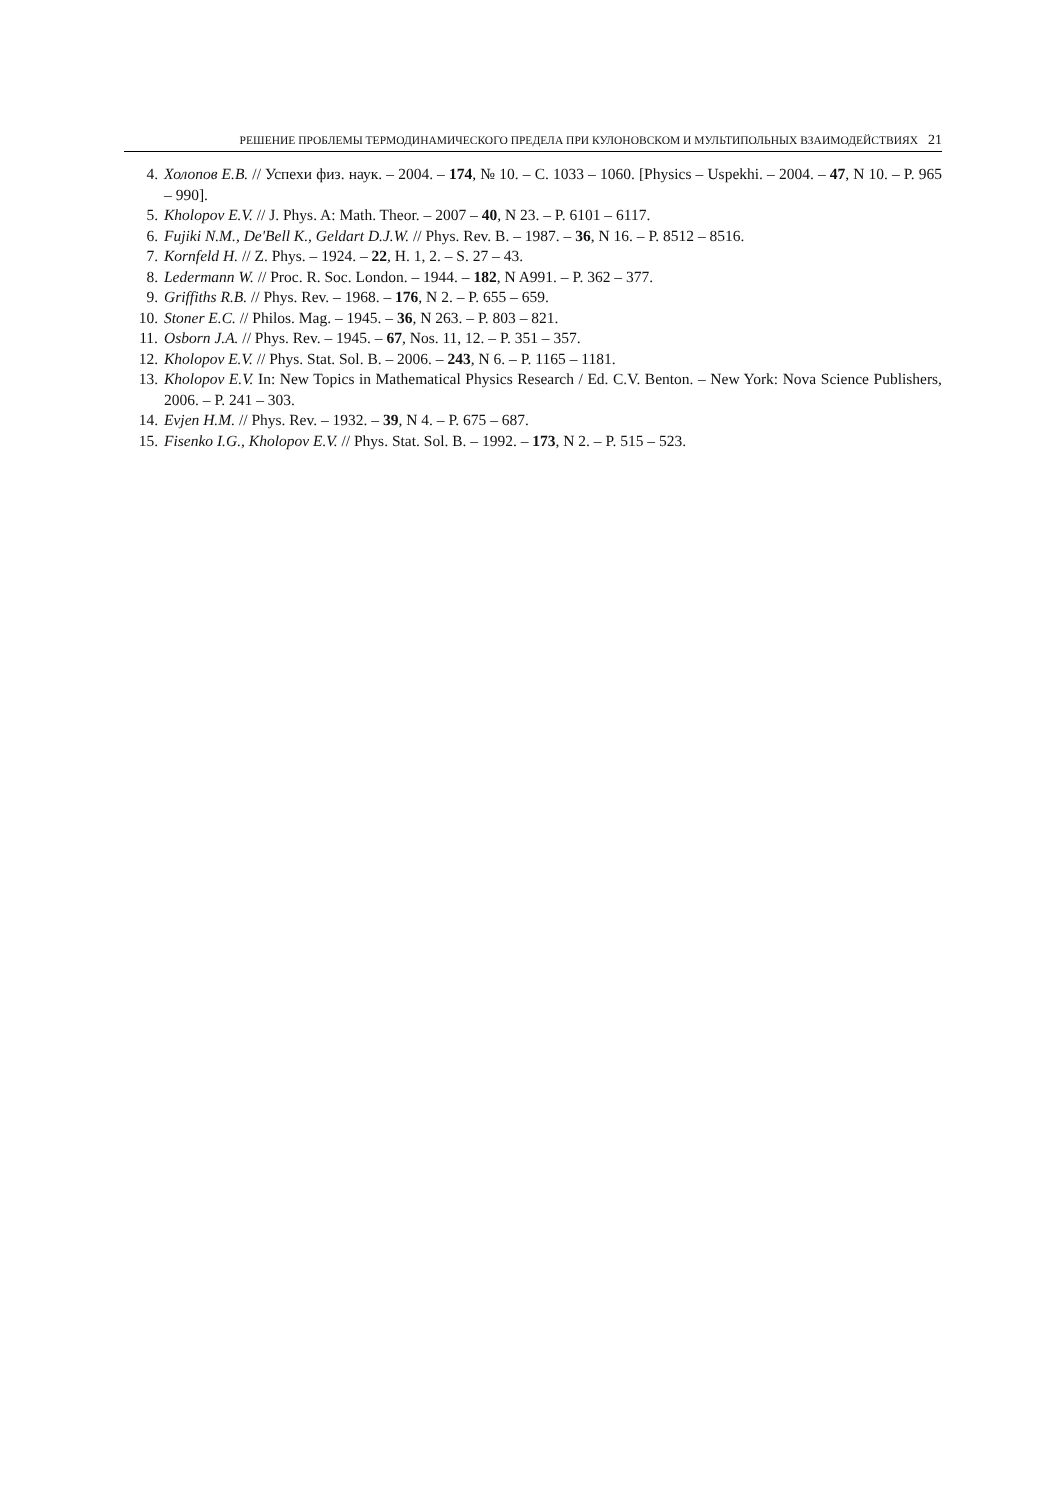РЕШЕНИЕ ПРОБЛЕМЫ ТЕРМОДИНАМИЧЕСКОГО ПРЕДЕЛА ПРИ КУЛОНОВСКОМ И МУЛЬТИПОЛЬНЫХ ВЗАИМОДЕЙСТВИЯХ 21
4. Холопов Е.В. // Успехи физ. наук. – 2004. – 174, № 10. – С. 1033 – 1060. [Physics – Uspekhi. – 2004. – 47, N 10. – P. 965 – 990].
5. Kholopov E.V. // J. Phys. A: Math. Theor. – 2007 – 40, N 23. – P. 6101 – 6117.
6. Fujiki N.M., De'Bell K., Geldart D.J.W. // Phys. Rev. B. – 1987. – 36, N 16. – P. 8512 – 8516.
7. Kornfeld H. // Z. Phys. – 1924. – 22, H. 1, 2. – S. 27 – 43.
8. Ledermann W. // Proc. R. Soc. London. – 1944. – 182, N A991. – P. 362 – 377.
9. Griffiths R.B. // Phys. Rev. – 1968. – 176, N 2. – P. 655 – 659.
10. Stoner E.C. // Philos. Mag. – 1945. – 36, N 263. – P. 803 – 821.
11. Osborn J.A. // Phys. Rev. – 1945. – 67, Nos. 11, 12. – P. 351 – 357.
12. Kholopov E.V. // Phys. Stat. Sol. B. – 2006. – 243, N 6. – P. 1165 – 1181.
13. Kholopov E.V. In: New Topics in Mathematical Physics Research / Ed. C.V. Benton. – New York: Nova Science Publishers, 2006. – P. 241 – 303.
14. Evjen H.M. // Phys. Rev. – 1932. – 39, N 4. – P. 675 – 687.
15. Fisenko I.G., Kholopov E.V. // Phys. Stat. Sol. B. – 1992. – 173, N 2. – P. 515 – 523.